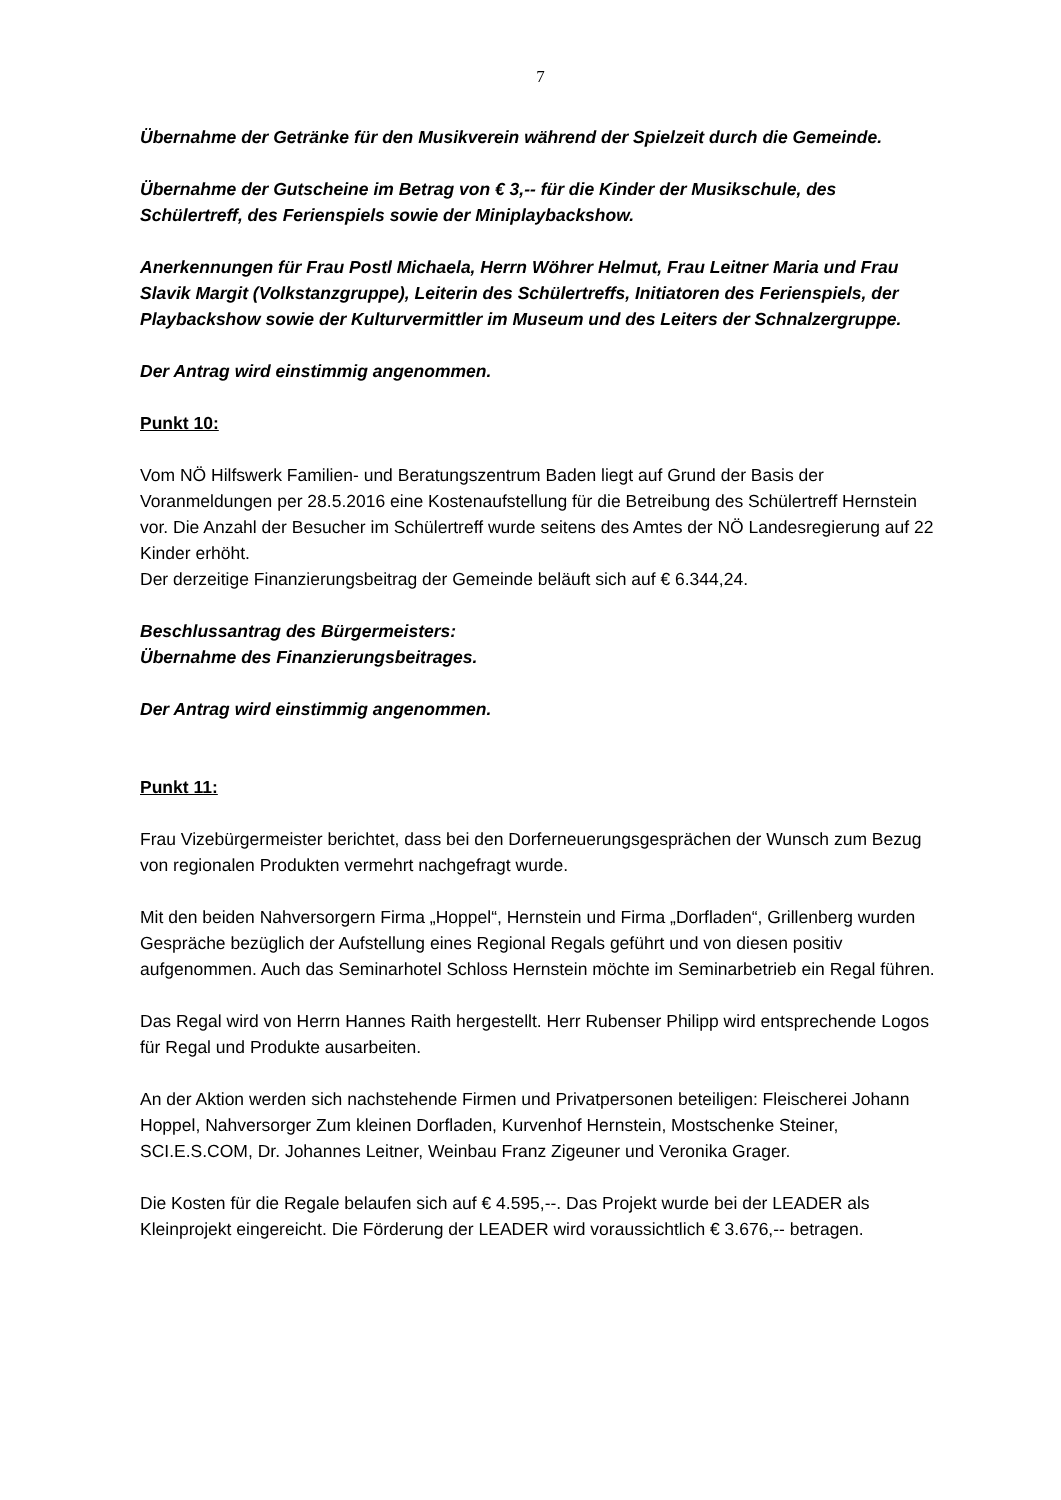7
Übernahme der Getränke für den Musikverein während der Spielzeit durch die Gemeinde.
Übernahme der Gutscheine im Betrag von € 3,-- für die Kinder der Musikschule, des Schülertreff, des Ferienspiels sowie der Miniplaybackshow.
Anerkennungen für Frau Postl Michaela, Herrn Wöhrer Helmut, Frau Leitner Maria und Frau Slavik Margit (Volkstanzgruppe), Leiterin des Schülertreffs, Initiatoren des Ferienspiels, der Playbackshow sowie der Kulturvermittler im Museum und des Leiters der Schnalzergruppe.
Der Antrag wird einstimmig angenommen.
Punkt 10:
Vom NÖ Hilfswerk Familien- und Beratungszentrum Baden liegt auf Grund der Basis der Voranmeldungen per 28.5.2016 eine Kostenaufstellung für die Betreibung des Schülertreff Hernstein vor. Die Anzahl der Besucher im Schülertreff wurde seitens des Amtes der NÖ Landesregierung auf 22 Kinder erhöht.
Der derzeitige Finanzierungsbeitrag der Gemeinde beläuft sich auf € 6.344,24.
Beschlussantrag des Bürgermeisters:
Übernahme des Finanzierungsbeitrages.
Der Antrag wird einstimmig angenommen.
Punkt 11:
Frau Vizebürgermeister berichtet, dass bei den Dorferneuerungsgesprächen der Wunsch zum Bezug von regionalen Produkten vermehrt nachgefragt wurde.
Mit den beiden Nahversorgern Firma „Hoppel“, Hernstein und Firma „Dorfladen“, Grillenberg wurden Gespräche bezüglich der Aufstellung eines Regional Regals geführt und von diesen positiv aufgenommen. Auch das Seminarhotel Schloss Hernstein möchte im Seminarbetrieb ein Regal führen.
Das Regal wird von Herrn Hannes Raith hergestellt. Herr Rubenser Philipp wird entsprechende Logos für Regal und Produkte ausarbeiten.
An der Aktion werden sich nachstehende Firmen und Privatpersonen beteiligen: Fleischerei Johann Hoppel, Nahversorger Zum kleinen Dorfladen, Kurvenhof Hernstein, Mostschenke Steiner, SCI.E.S.COM, Dr. Johannes Leitner, Weinbau Franz Zigeuner und Veronika Grager.
Die Kosten für die Regale belaufen sich auf € 4.595,--. Das Projekt wurde bei der LEADER als Kleinprojekt eingereicht. Die Förderung der LEADER wird voraussichtlich € 3.676,-- betragen.